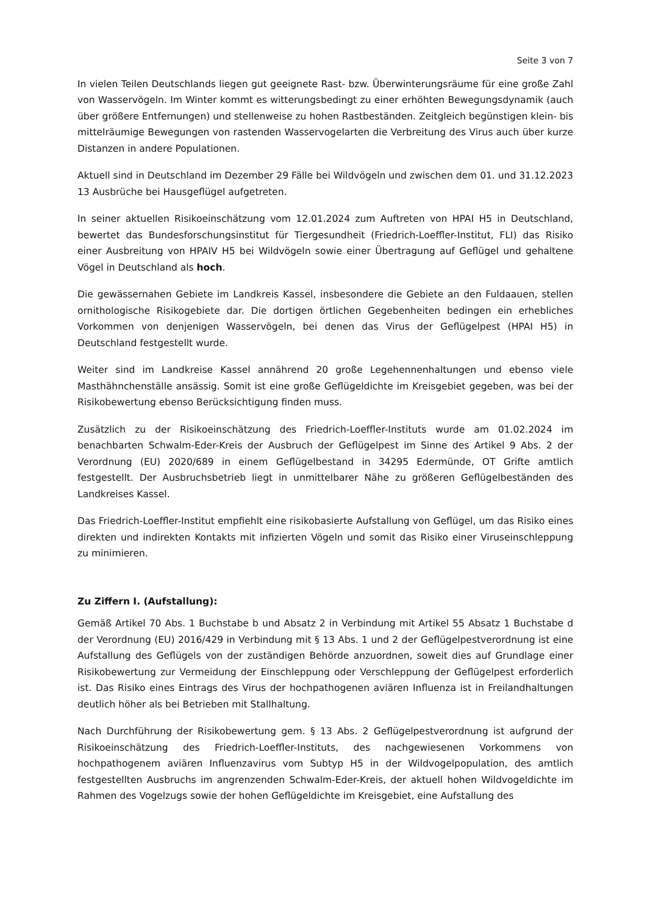Seite 3 von 7
In vielen Teilen Deutschlands liegen gut geeignete Rast- bzw. Überwinterungsräume für eine große Zahl von Wasservögeln. Im Winter kommt es witterungsbedingt zu einer erhöhten Bewegungsdynamik (auch über größere Entfernungen) und stellenweise zu hohen Rastbeständen. Zeitgleich begünstigen klein- bis mittelräumige Bewegungen von rastenden Wasservogelarten die Verbreitung des Virus auch über kurze Distanzen in andere Populationen.
Aktuell sind in Deutschland im Dezember 29 Fälle bei Wildvögeln und zwischen dem 01. und 31.12.2023 13 Ausbrüche bei Hausgeflügel aufgetreten.
In seiner aktuellen Risikoeinschätzung vom 12.01.2024 zum Auftreten von HPAI H5 in Deutschland, bewertet das Bundesforschungsinstitut für Tiergesundheit (Friedrich-Loeffler-Institut, FLI) das Risiko einer Ausbreitung von HPAIV H5 bei Wildvögeln sowie einer Übertragung auf Geflügel und gehaltene Vögel in Deutschland als hoch.
Die gewässernahen Gebiete im Landkreis Kassel, insbesondere die Gebiete an den Fuldaauen, stellen ornithologische Risikogebiete dar. Die dortigen örtlichen Gegebenheiten bedingen ein erhebliches Vorkommen von denjenigen Wasservögeln, bei denen das Virus der Geflügelpest (HPAI H5) in Deutschland festgestellt wurde.
Weiter sind im Landkreise Kassel annährend 20 große Legehennenhaltungen und ebenso viele Masthähnchenställe ansässig. Somit ist eine große Geflügeldichte im Kreisgebiet gegeben, was bei der Risikobewertung ebenso Berücksichtigung finden muss.
Zusätzlich zu der Risikoeinschätzung des Friedrich-Loeffler-Instituts wurde am 01.02.2024 im benachbarten Schwalm-Eder-Kreis der Ausbruch der Geflügelpest im Sinne des Artikel 9 Abs. 2 der Verordnung (EU) 2020/689 in einem Geflügelbestand in 34295 Edermünde, OT Grifte amtlich festgestellt. Der Ausbruchsbetrieb liegt in unmittelbarer Nähe zu größeren Geflügelbeständen des Landkreises Kassel.
Das Friedrich-Loeffler-Institut empfiehlt eine risikobasierte Aufstallung von Geflügel, um das Risiko eines direkten und indirekten Kontakts mit infizierten Vögeln und somit das Risiko einer Viruseinschleppung zu minimieren.
Zu Ziffern I. (Aufstallung):
Gemäß Artikel 70 Abs. 1 Buchstabe b und Absatz 2 in Verbindung mit Artikel 55 Absatz 1 Buchstabe d der Verordnung (EU) 2016/429 in Verbindung mit § 13 Abs. 1 und 2 der Geflügelpestverordnung ist eine Aufstallung des Geflügels von der zuständigen Behörde anzuordnen, soweit dies auf Grundlage einer Risikobewertung zur Vermeidung der Einschleppung oder Verschleppung der Geflügelpest erforderlich ist. Das Risiko eines Eintrags des Virus der hochpathogenen aviären Influenza ist in Freilandhaltungen deutlich höher als bei Betrieben mit Stallhaltung.
Nach Durchführung der Risikobewertung gem. § 13 Abs. 2 Geflügelpestverordnung ist aufgrund der Risikoeinschätzung des Friedrich-Loeffler-Instituts, des nachgewiesenen Vorkommens von hochpathogenem aviären Influenzavirus vom Subtyp H5 in der Wildvogelpopulation, des amtlich festgestellten Ausbruchs im angrenzenden Schwalm-Eder-Kreis, der aktuell hohen Wildvogeldichte im Rahmen des Vogelzugs sowie der hohen Geflügeldichte im Kreisgebiet, eine Aufstallung des